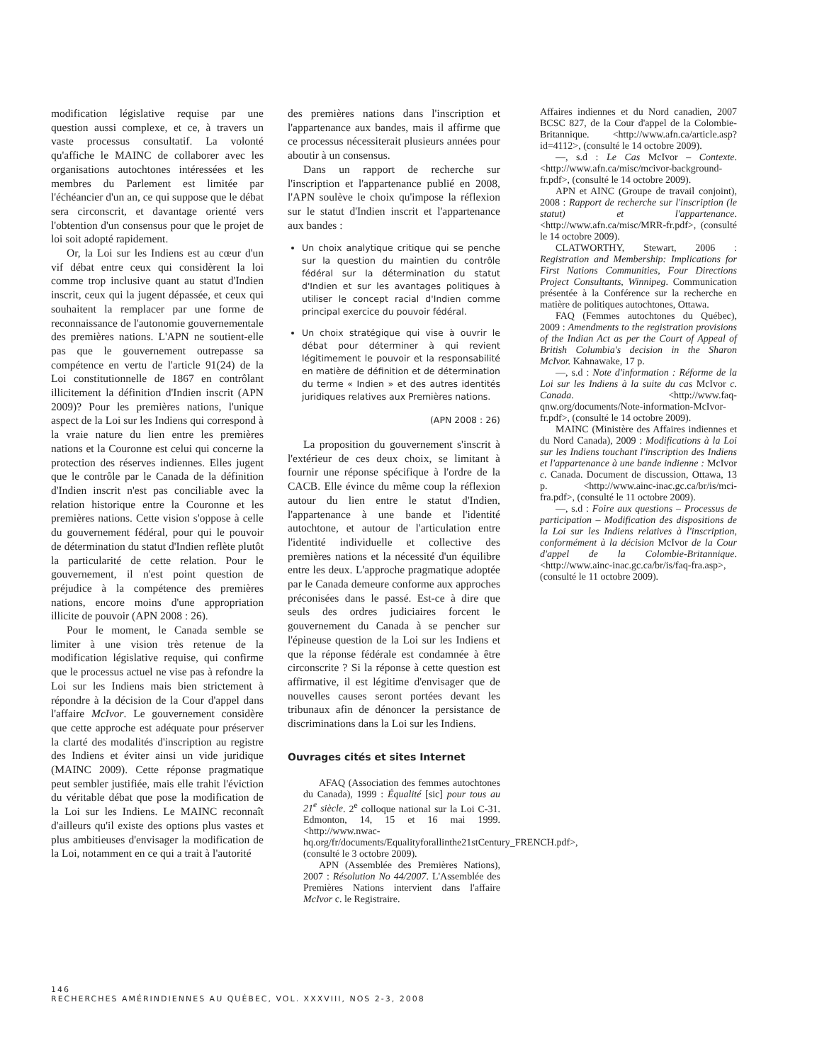modification législative requise par une question aussi complexe, et ce, à travers un vaste processus consultatif. La volonté qu'affiche le MAINC de collaborer avec les organisations autochtones intéressées et les membres du Parlement est limitée par l'échéancier d'un an, ce qui suppose que le débat sera circonscrit, et davantage orienté vers l'obtention d'un consensus pour que le projet de loi soit adopté rapidement.
Or, la Loi sur les Indiens est au cœur d'un vif débat entre ceux qui considèrent la loi comme trop inclusive quant au statut d'Indien inscrit, ceux qui la jugent dépassée, et ceux qui souhaitent la remplacer par une forme de reconnaissance de l'autonomie gouvernementale des premières nations. L'APN ne soutient-elle pas que le gouvernement outrepasse sa compétence en vertu de l'article 91(24) de la Loi constitutionnelle de 1867 en contrôlant illicitement la définition d'Indien inscrit (APN 2009)? Pour les premières nations, l'unique aspect de la Loi sur les Indiens qui correspond à la vraie nature du lien entre les premières nations et la Couronne est celui qui concerne la protection des réserves indiennes. Elles jugent que le contrôle par le Canada de la définition d'Indien inscrit n'est pas conciliable avec la relation historique entre la Couronne et les premières nations. Cette vision s'oppose à celle du gouvernement fédéral, pour qui le pouvoir de détermination du statut d'Indien reflète plutôt la particularité de cette relation. Pour le gouvernement, il n'est point question de préjudice à la compétence des premières nations, encore moins d'une appropriation illicite de pouvoir (APN 2008 : 26).
Pour le moment, le Canada semble se limiter à une vision très retenue de la modification législative requise, qui confirme que le processus actuel ne vise pas à refondre la Loi sur les Indiens mais bien strictement à répondre à la décision de la Cour d'appel dans l'affaire McIvor. Le gouvernement considère que cette approche est adéquate pour préserver la clarté des modalités d'inscription au registre des Indiens et éviter ainsi un vide juridique (MAINC 2009). Cette réponse pragmatique peut sembler justifiée, mais elle trahit l'éviction du véritable débat que pose la modification de la Loi sur les Indiens. Le MAINC reconnaît d'ailleurs qu'il existe des options plus vastes et plus ambitieuses d'envisager la modification de la Loi, notamment en ce qui a trait à l'autorité
des premières nations dans l'inscription et l'appartenance aux bandes, mais il affirme que ce processus nécessiterait plusieurs années pour aboutir à un consensus.
Dans un rapport de recherche sur l'inscription et l'appartenance publié en 2008, l'APN soulève le choix qu'impose la réflexion sur le statut d'Indien inscrit et l'appartenance aux bandes :
Un choix analytique critique qui se penche sur la question du maintien du contrôle fédéral sur la détermination du statut d'Indien et sur les avantages politiques à utiliser le concept racial d'Indien comme principal exercice du pouvoir fédéral.
Un choix stratégique qui vise à ouvrir le débat pour déterminer à qui revient légitimement le pouvoir et la responsabilité en matière de définition et de détermination du terme « Indien » et des autres identités juridiques relatives aux Premières nations.
(APN 2008 : 26)
La proposition du gouvernement s'inscrit à l'extérieur de ces deux choix, se limitant à fournir une réponse spécifique à l'ordre de la CACB. Elle évince du même coup la réflexion autour du lien entre le statut d'Indien, l'appartenance à une bande et l'identité autochtone, et autour de l'articulation entre l'identité individuelle et collective des premières nations et la nécessité d'un équilibre entre les deux. L'approche pragmatique adoptée par le Canada demeure conforme aux approches préconisées dans le passé. Est-ce à dire que seuls des ordres judiciaires forcent le gouvernement du Canada à se pencher sur l'épineuse question de la Loi sur les Indiens et que la réponse fédérale est condamnée à être circonscrite ? Si la réponse à cette question est affirmative, il est légitime d'envisager que de nouvelles causes seront portées devant les tribunaux afin de dénoncer la persistance de discriminations dans la Loi sur les Indiens.
Ouvrages cités et sites Internet
AFAQ (Association des femmes autochtones du Canada), 1999 : Équalité [sic] pour tous au 21<sup>e</sup> siècle. 2<sup>e</sup> colloque national sur la Loi C-31. Edmonton, 14, 15 et 16 mai 1999. <http://www.nwac-hq.org/fr/documents/Equalityforallinthe21stCentury_FRENCH.pdf>, (consulté le 3 octobre 2009).
APN (Assemblée des Premières Nations), 2007 : Résolution No 44/2007. L'Assemblée des Premières Nations intervient dans l'affaire McIvor c. le Registraire.
Affaires indiennes et du Nord canadien, 2007 BCSC 827, de la Cour d'appel de la Colombie-Britannique. <http://www.afn.ca/article.asp?id=4112>, (consulté le 14 octobre 2009).
—, s.d : Le Cas McIvor – Contexte. <http://www.afn.ca/misc/mcivor-background-fr.pdf>, (consulté le 14 octobre 2009).
APN et AINC (Groupe de travail conjoint), 2008 : Rapport de recherche sur l'inscription (le statut) et l'appartenance. <http://www.afn.ca/misc/MRR-fr.pdf>, (consulté le 14 octobre 2009).
CLATWORTHY, Stewart, 2006 : Registration and Membership: Implications for First Nations Communities, Four Directions Project Consultants, Winnipeg. Communication présentée à la Conférence sur la recherche en matière de politiques autochtones, Ottawa.
FAQ (Femmes autochtones du Québec), 2009 : Amendments to the registration provisions of the Indian Act as per the Court of Appeal of British Columbia's decision in the Sharon McIvor. Kahnawake, 17 p.
—, s.d : Note d'information : Réforme de la Loi sur les Indiens à la suite du cas McIvor c. Canada. <http://www.faq-qnw.org/documents/Note-information-McIvor-fr.pdf>, (consulté le 14 octobre 2009).
MAINC (Ministère des Affaires indiennes et du Nord Canada), 2009 : Modifications à la Loi sur les Indiens touchant l'inscription des Indiens et l'appartenance à une bande indienne : McIvor c. Canada. Document de discussion, Ottawa, 13 p. <http://www.ainc-inac.gc.ca/br/is/mci-fra.pdf>, (consulté le 11 octobre 2009).
—, s.d : Foire aux questions – Processus de participation – Modification des dispositions de la Loi sur les Indiens relatives à l'inscription, conformément à la décision McIvor de la Cour d'appel de la Colombie-Britannique. <http://www.ainc-inac.gc.ca/br/is/faq-fra.asp>, (consulté le 11 octobre 2009).
146
RECHERCHES AMÉRINDIENNES AU QUÉBEC, VOL. XXXVIII, NOS 2-3, 2008